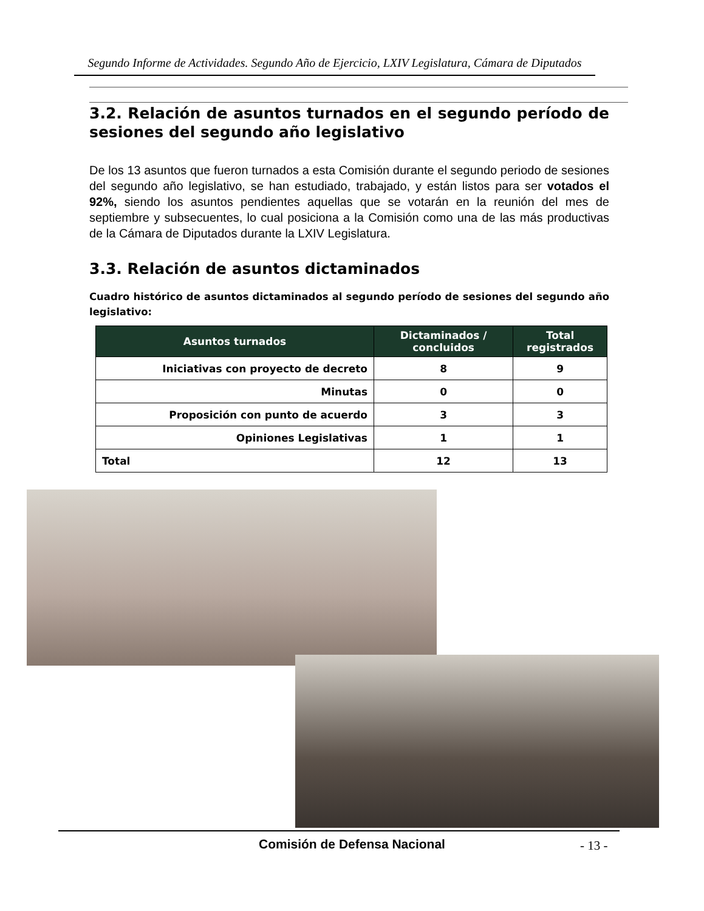Segundo Informe de Actividades. Segundo Año de Ejercicio, LXIV Legislatura, Cámara de Diputados
3.2. Relación de asuntos turnados en el segundo período de sesiones del segundo año legislativo
De los 13 asuntos que fueron turnados a esta Comisión durante el segundo periodo de sesiones del segundo año legislativo, se han estudiado, trabajado, y están listos para ser votados el 92%, siendo los asuntos pendientes aquellas que se votarán en la reunión del mes de septiembre y subsecuentes, lo cual posiciona a la Comisión como una de las más productivas de la Cámara de Diputados durante la LXIV Legislatura.
3.3. Relación de asuntos dictaminados
Cuadro histórico de asuntos dictaminados al segundo período de sesiones del segundo año legislativo:
| Asuntos turnados | Dictaminados / concluidos | Total registrados |
| --- | --- | --- |
| Iniciativas con proyecto de decreto | 8 | 9 |
| Minutas | 0 | 0 |
| Proposición con punto de acuerdo | 3 | 3 |
| Opiniones Legislativas | 1 | 1 |
| Total | 12 | 13 |
Comisión de Defensa Nacional - 13 -